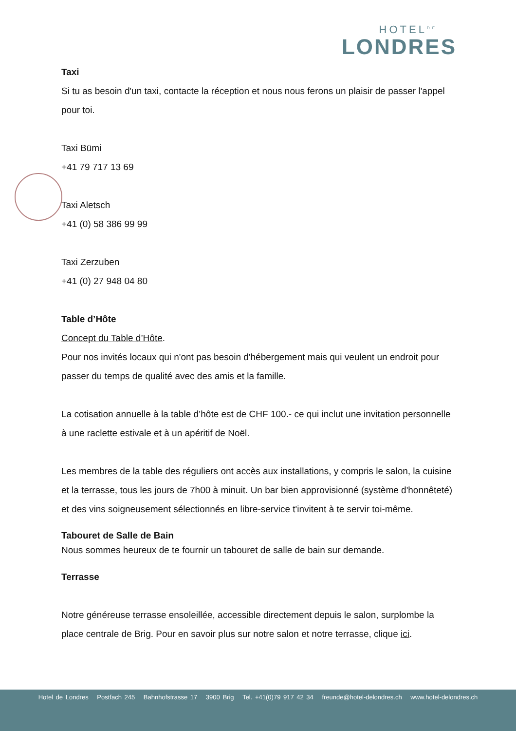HOTEL<sup>DE</sup>
LONDRES
Taxi
Si tu as besoin d'un taxi, contacte la réception et nous nous ferons un plaisir de passer l'appel pour toi.
Taxi Bümi
+41 79 717 13 69
Taxi Aletsch
+41 (0) 58 386 99 99
Taxi Zerzuben
+41 (0) 27 948 04 80
Table d’Hôte
Concept du Table d’Hôte.
Pour nos invités locaux qui n'ont pas besoin d'hébergement mais qui veulent un endroit pour passer du temps de qualité avec des amis et la famille.
La cotisation annuelle à la table d’hôte est de CHF 100.- ce qui inclut une invitation personnelle à une raclette estivale et à un apéritif de Noël.
Les membres de la table des réguliers ont accès aux installations, y compris le salon, la cuisine et la terrasse, tous les jours de 7h00 à minuit. Un bar bien approvisionné (système d'honnêteté) et des vins soigneusement sélectionnés en libre-service t'invitent à te servir toi-même.
Tabouret de Salle de Bain
Nous sommes heureux de te fournir un tabouret de salle de bain sur demande.
Terrasse
Notre généreuse terrasse ensoleillée, accessible directement depuis le salon, surplombe la place centrale de Brig. Pour en savoir plus sur notre salon et notre terrasse, clique ici.
Hotel de Londres Postfach 245 Bahnhofstrasse 17 3900 Brig Tel. +41(0)79 917 42 34 freunde@hotel-delondres.ch www.hotel-delondres.ch